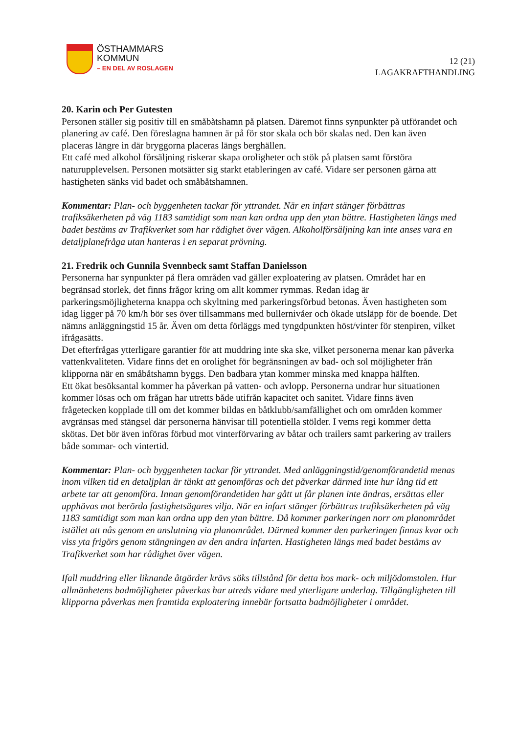ÖSTHAMMARS
KOMMUN
– EN DEL AV ROSLAGEN
12 (21)
LAGAKRAFTHANDLING
20. Karin och Per Gutesten
Personen ställer sig positiv till en småbåtshamn på platsen. Däremot finns synpunkter på utförandet och planering av café. Den föreslagna hamnen är på för stor skala och bör skalas ned. Den kan även placeras längre in där bryggorna placeras längs berghällen.
Ett café med alkohol försäljning riskerar skapa oroligheter och stök på platsen samt förstöra naturupplevelsen. Personen motsätter sig starkt etableringen av café. Vidare ser personen gärna att hastigheten sänks vid badet och småbåtshamnen.
Kommentar: Plan- och byggenheten tackar för yttrandet. När en infart stänger förbättras trafiksäkerheten på väg 1183 samtidigt som man kan ordna upp den ytan bättre. Hastigheten längs med badet bestäms av Trafikverket som har rådighet över vägen. Alkoholförsäljning kan inte anses vara en detaljplanefråga utan hanteras i en separat prövning.
21. Fredrik och Gunnila Svennbeck samt Staffan Danielsson
Personerna har synpunkter på flera områden vad gäller exploatering av platsen. Området har en begränsad storlek, det finns frågor kring om allt kommer rymmas. Redan idag är parkeringsmöjligheterna knappa och skyltning med parkeringsförbud betonas. Även hastigheten som idag ligger på 70 km/h bör ses över tillsammans med bullernivåer och ökade utsläpp för de boende. Det nämns anläggningstid 15 år. Även om detta förläggs med tyngdpunkten höst/vinter för stenpiren, vilket ifrågasätts.
Det efterfrågas ytterligare garantier för att muddring inte ska ske, vilket personerna menar kan påverka vattenkvaliteten. Vidare finns det en orolighet för begränsningen av bad- och sol möjligheter från klipporna när en småbåtshamn byggs. Den badbara ytan kommer minska med knappa hälften.
Ett ökat besöksantal kommer ha påverkan på vatten- och avlopp. Personerna undrar hur situationen kommer lösas och om frågan har utretts både utifrån kapacitet och sanitet. Vidare finns även frågetecken kopplade till om det kommer bildas en båtklubb/samfällighet och om områden kommer avgränsas med stängsel där personerna hänvisar till potentiella stölder. I vems regi kommer detta skötas. Det bör även införas förbud mot vinterförvaring av båtar och trailers samt parkering av trailers både sommar- och vintertid.
Kommentar: Plan- och byggenheten tackar för yttrandet. Med anläggningstid/genomförandetid menas inom vilken tid en detaljplan är tänkt att genomföras och det påverkar därmed inte hur lång tid ett arbete tar att genomföra. Innan genomförandetiden har gått ut får planen inte ändras, ersättas eller upphävas mot berörda fastighetsägares vilja. När en infart stänger förbättras trafiksäkerheten på väg 1183 samtidigt som man kan ordna upp den ytan bättre. Då kommer parkeringen norr om planområdet istället att nås genom en anslutning via planområdet. Därmed kommer den parkeringen finnas kvar och viss yta frigörs genom stängningen av den andra infarten. Hastigheten längs med badet bestäms av Trafikverket som har rådighet över vägen.
Ifall muddring eller liknande åtgärder krävs söks tillstånd för detta hos mark- och miljödomstolen. Hur allmänhetens badmöjligheter påverkas har utreds vidare med ytterligare underlag. Tillgängligheten till klipporna påverkas men framtida exploatering innebär fortsatta badmöjligheter i området.